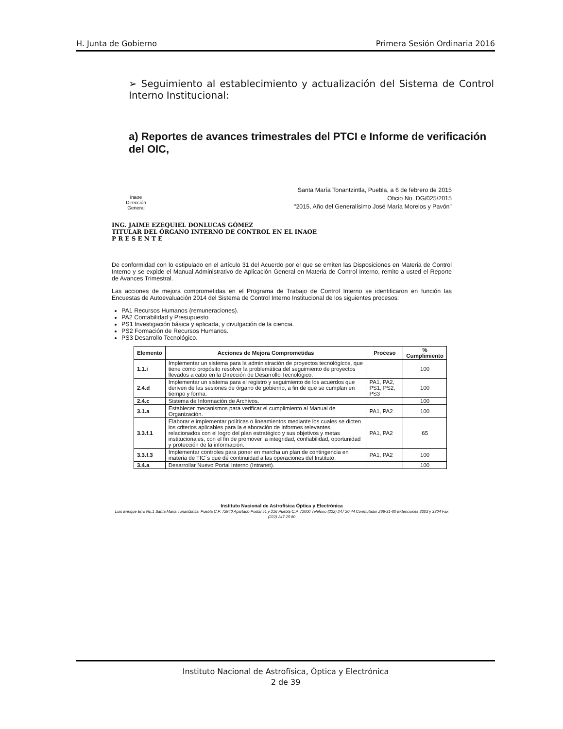H. Junta de Gobierno Primera Sesión Ordinaria 2016
➢ Seguimiento al establecimiento y actualización del Sistema de Control Interno Institucional:
a) Reportes de avances trimestrales del PTCI e Informe de verificación del OIC,
inaoe
Dirección
General
Santa María Tonantzintla, Puebla, a 6 de febrero de 2015
Oficio No. DG/025/2015
"2015, Año del Generalísimo José María Morelos y Pavón"
ING. JAIME EZEQUIEL DONLUCAS GÓMEZ
TITULAR DEL ÓRGANO INTERNO DE CONTROL EN EL INAOE
P R E S E N T E
De conformidad con lo estipulado en el artículo 31 del Acuerdo por el que se emiten las Disposiciones en Materia de Control Interno y se expide el Manual Administrativo de Aplicación General en Materia de Control Interno, remito a usted el Reporte de Avances Trimestral.
Las acciones de mejora comprometidas en el Programa de Trabajo de Control Interno se identificaron en función las Encuestas de Autoevaluación 2014 del Sistema de Control Interno Institucional de los siguientes procesos:
PA1 Recursos Humanos (remuneraciones).
PA2 Contabilidad y Presupuesto.
PS1 Investigación básica y aplicada, y divulgación de la ciencia.
PS2 Formación de Recursos Humanos.
PS3 Desarrollo Tecnológico.
| Elemento | Acciones de Mejora Comprometidas | Proceso | % Cumplimiento |
| --- | --- | --- | --- |
| 1.1.i | Implementar un sistema para la administración de proyectos tecnológicos, que tiene como propósito resolver la problemática del seguimiento de proyectos llevados a cabo en la Dirección de Desarrollo Tecnológico. | | 100 |
| 2.4.d | Implementar un sistema para el registro y seguimiento de los acuerdos que deriven de las sesiones de órgano de gobierno, a fin de que se cumplan en tiempo y forma. | PA1, PA2, PS1, PS2, PS3 | 100 |
| 2.4.c | Sistema de Información de Archivos. | | 100 |
| 3.1.a | Establecer mecanismos para verificar el cumplimiento al Manual de Organización. | PA1, PA2 | 100 |
| 3.3.f.1 | Elaborar e implementar políticas o lineamientos mediante los cuales se dicten los criterios aplicables para la elaboración de informes relevantes, relacionados con el logro del plan estratégico y sus objetivos y metas institucionales, con el fin de promover la integridad, confiabilidad, oportunidad y protección de la información. | PA1, PA2 | 65 |
| 3.3.f.3 | Implementar controles para poner en marcha un plan de contingencia en materia de TIC´s que dé continuidad a las operaciones del Instituto. | PA1, PA2 | 100 |
| 3.4.a | Desarrollar Nuevo Portal Interno (Intranet). | | 100 |
Instituto Nacional de Astrofísica Óptica y Electrónica
Luis Enrique Erro No.1 Santa María Tonantzintla, Puebla C.P. 72840 Apartado Postal 51 y 216 Puebla C.P. 72000 Teléfono (222) 247 20 44 Conmutador 266-31-00 Extenciones 3303 y 3304 Fax (222) 247 25 80
Instituto Nacional de Astrofísica, Óptica y Electrónica
2 de 39